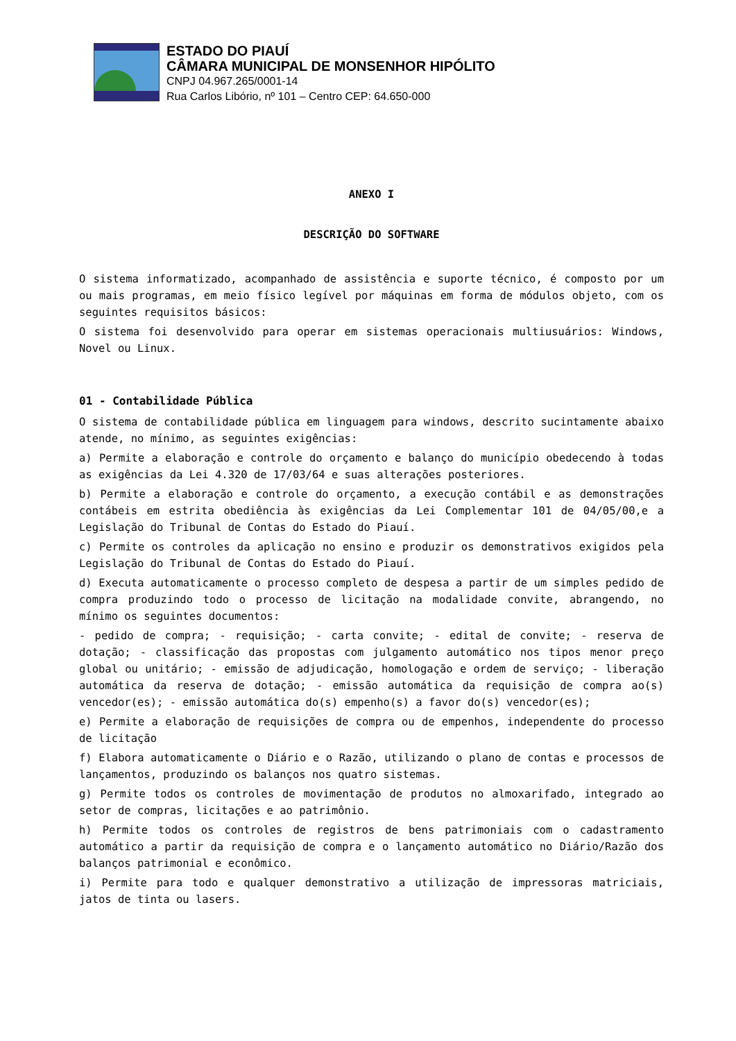ESTADO DO PIAUÍ
CÂMARA MUNICIPAL DE MONSENHOR HIPÓLITO
CNPJ 04.967.265/0001-14
Rua Carlos Libório, nº 101 – Centro CEP: 64.650-000
ANEXO I
DESCRIÇÃO DO SOFTWARE
O sistema informatizado, acompanhado de assistência e suporte técnico, é composto por um ou mais programas, em meio físico legível por máquinas em forma de módulos objeto, com os seguintes requisitos básicos:
O sistema foi desenvolvido para operar em sistemas operacionais multiusuários: Windows, Novel ou Linux.
01 - Contabilidade Pública
O sistema de contabilidade pública em linguagem para windows, descrito sucintamente abaixo atende, no mínimo, as seguintes exigências:
a) Permite a elaboração e controle do orçamento e balanço do município obedecendo à todas as exigências da Lei 4.320 de 17/03/64 e suas alterações posteriores.
b) Permite a elaboração e controle do orçamento, a execução contábil e as demonstrações contábeis em estrita obediência às exigências da Lei Complementar 101 de 04/05/00,e a Legislação do Tribunal de Contas do Estado do Piauí.
c) Permite os controles da aplicação no ensino e produzir os demonstrativos exigidos pela Legislação do Tribunal de Contas do Estado do Piauí.
d) Executa automaticamente o processo completo de despesa a partir de um simples pedido de compra produzindo todo o processo de licitação na modalidade convite, abrangendo, no mínimo os seguintes documentos:
- pedido de compra; - requisição; - carta convite; - edital de convite; - reserva de dotação; - classificação das propostas com julgamento automático nos tipos menor preço global ou unitário; - emissão de adjudicação, homologação e ordem de serviço; - liberação automática da reserva de dotação; - emissão automática da requisição de compra ao(s) vencedor(es); - emissão automática do(s) empenho(s) a favor do(s) vencedor(es);
e) Permite a elaboração de requisições de compra ou de empenhos, independente do processo de licitação
f) Elabora automaticamente o Diário e o Razão, utilizando o plano de contas e processos de lançamentos, produzindo os balanços nos quatro sistemas.
g) Permite todos os controles de movimentação de produtos no almoxarifado, integrado ao setor de compras, licitações e ao patrimônio.
h) Permite todos os controles de registros de bens patrimoniais com o cadastramento automático a partir da requisição de compra e o lançamento automático no Diário/Razão dos balanços patrimonial e econômico.
i) Permite para todo e qualquer demonstrativo a utilização de impressoras matriciais, jatos de tinta ou lasers.